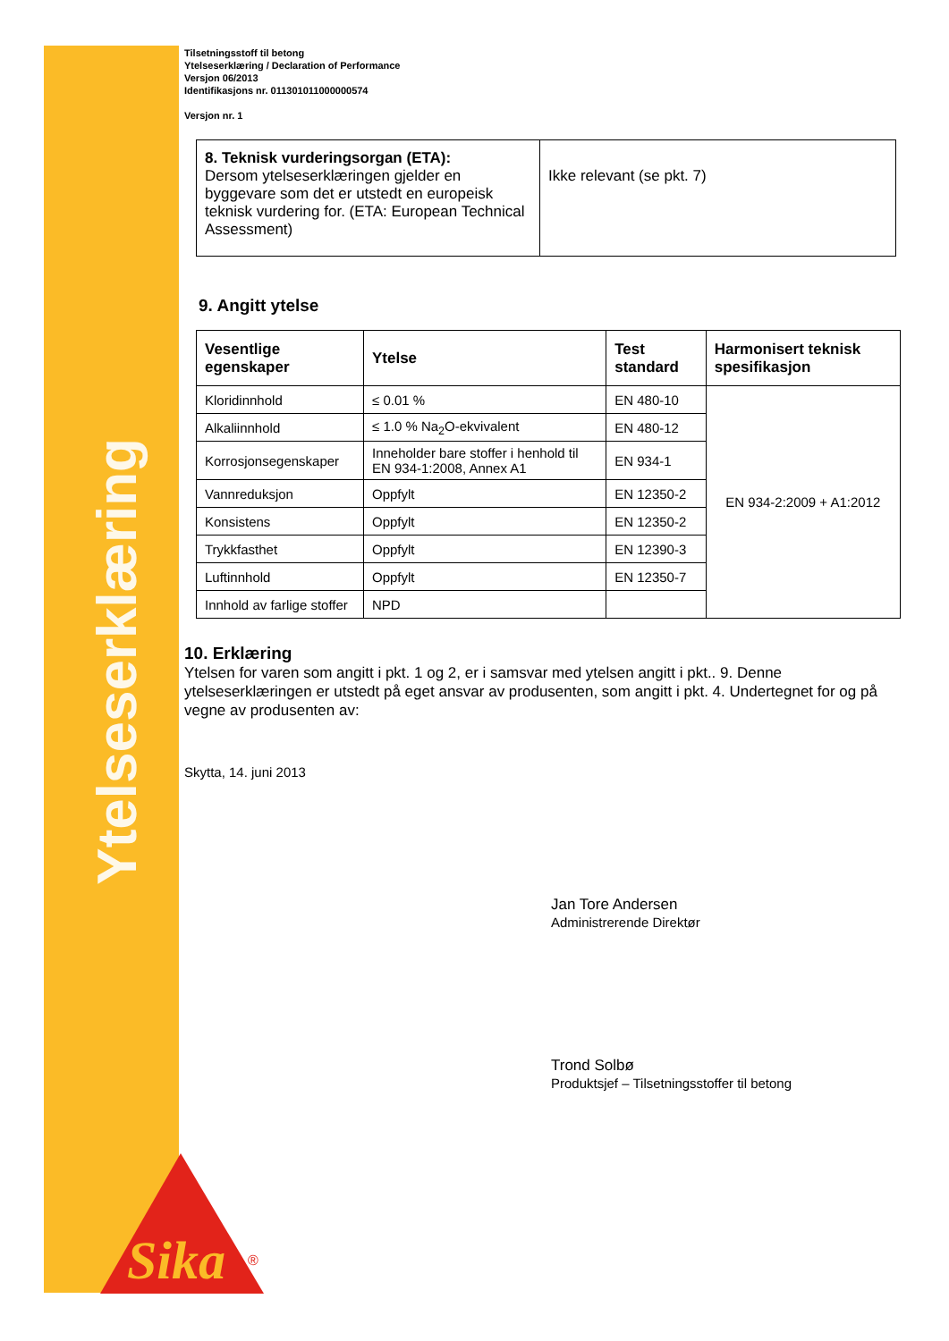Ytelseserklæring
Sika
®
Tilsetningsstoff til betong
Ytelseserklæring / Declaration of Performance
Versjon 06/2013
Identifikasjons nr. 011301011000000574
Versjon nr. 1
| 8. Teknisk vurderingsorgan (ETA): Dersom ytelseserklæringen gjelder en byggevare som det er utstedt en europeisk teknisk vurdering for. (ETA: European Technical Assessment) | Ikke relevant (se pkt. 7) |
9. Angitt ytelse
| Vesentlige egenskaper | Ytelse | Test standard | Harmonisert teknisk spesifikasjon |
| --- | --- | --- | --- |
| Kloridinnhold | ≤ 0.01 % | EN 480-10 | EN 934-2:2009 + A1:2012 |
| Alkaliinnhold | ≤ 1.0 % Na<sub>2</sub>O-ekvivalent | EN 480-12 | |
| Korrosjonsegenskaper | Inneholder bare stoffer i henhold til EN 934-1:2008, Annex A1 | EN 934-1 | |
| Vannreduksjon | Oppfylt | EN 12350-2 | |
| Konsistens | Oppfylt | EN 12350-2 | |
| Trykkfasthet | Oppfylt | EN 12390-3 | |
| Luftinnhold | Oppfylt | EN 12350-7 | |
| Innhold av farlige stoffer | NPD | | |
10. Erklæring
Ytelsen for varen som angitt i pkt. 1 og 2, er i samsvar med ytelsen angitt i pkt.. 9. Denne ytelseserklæringen er utstedt på eget ansvar av produsenten, som angitt i pkt. 4. Undertegnet for og på vegne av produsenten av:
Skytta, 14. juni 2013
Jan Tore Andersen
Administrerende Direktør
Trond Solbø
Produktsjef – Tilsetningsstoffer til betong